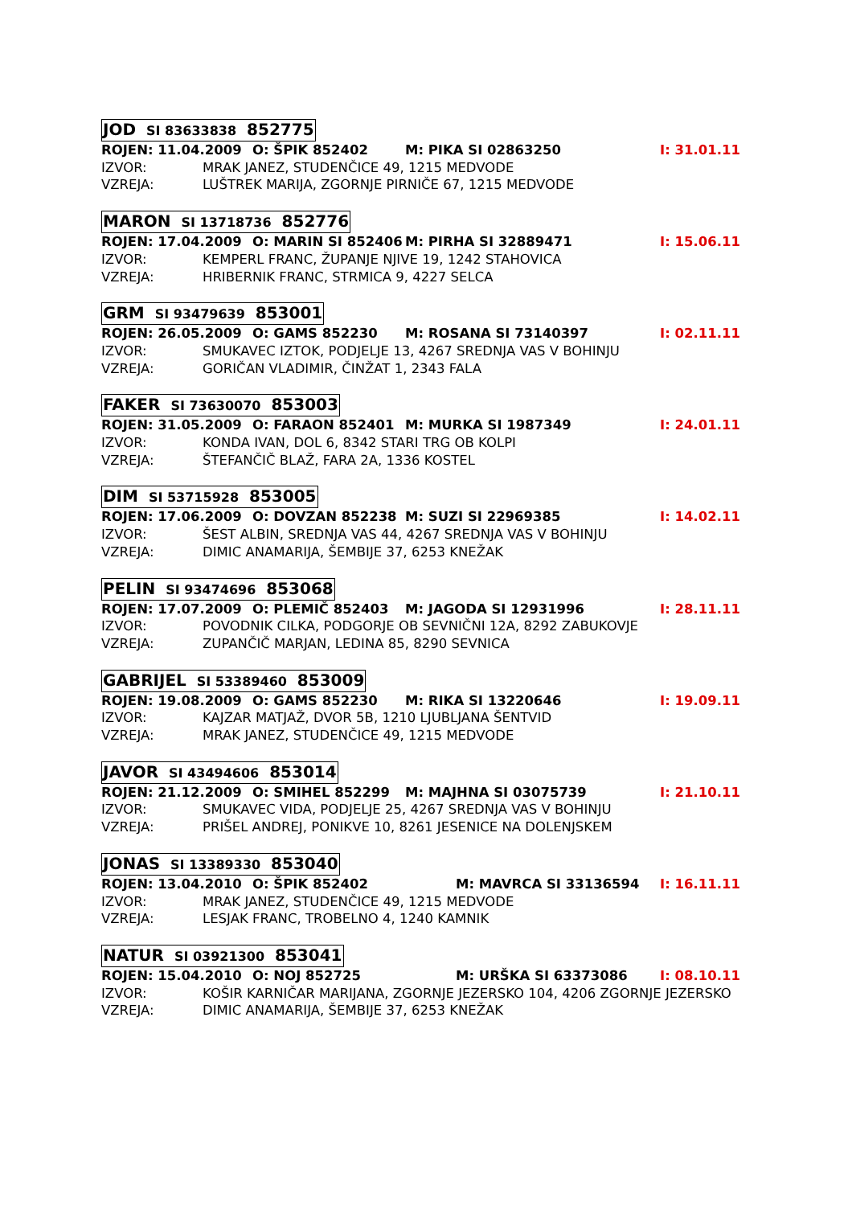JOD SI 83633838 852775
ROJEN: 11.04.2009 O: ŠPIK 852402 M: PIKA SI 02863250 I: 31.01.11
IZVOR: MRAK JANEZ, STUDENČICE 49, 1215 MEDVODE
VZREJA: LUŠTREK MARIJA, ZGORNJE PIRNIČE 67, 1215 MEDVODE
MARON SI 13718736 852776
ROJEN: 17.04.2009 O: MARIN SI 852406 M: PIRHA SI 32889471 I: 15.06.11
IZVOR: KEMPERL FRANC, ŽUPANJE NJIVE 19, 1242 STAHOVICA
VZREJA: HRIBERNIK FRANC, STRMICA 9, 4227 SELCA
GRM SI 93479639 853001
ROJEN: 26.05.2009 O: GAMS 852230 M: ROSANA SI 73140397 I: 02.11.11
IZVOR: SMUKAVEC IZTOK, PODJELJE 13, 4267 SREDNJA VAS V BOHINJU
VZREJA: GORIČAN VLADIMIR, ČINŽAT 1, 2343 FALA
FAKER SI 73630070 853003
ROJEN: 31.05.2009 O: FARAON 852401 M: MURKA SI 1987349 I: 24.01.11
IZVOR: KONDA IVAN, DOL 6, 8342 STARI TRG OB KOLPI
VZREJA: ŠTEFANČIČ BLAŽ, FARA 2A, 1336 KOSTEL
DIM SI 53715928 853005
ROJEN: 17.06.2009 O: DOVZAN 852238 M: SUZI SI 22969385 I: 14.02.11
IZVOR: ŠEST ALBIN, SREDNJA VAS 44, 4267 SREDNJA VAS V BOHINJU
VZREJA: DIMIC ANAMARIJA, ŠEMBIJE 37, 6253 KNEŽAK
PELIN SI 93474696 853068
ROJEN: 17.07.2009 O: PLEMIČ 852403 M: JAGODA SI 12931996 I: 28.11.11
IZVOR: POVODNIK CILKA, PODGORJE OB SEVNIČNI 12A, 8292 ZABUKOVJE
VZREJA: ZUPANČIČ MARJAN, LEDINA 85, 8290 SEVNICA
GABRIJEL SI 53389460 853009
ROJEN: 19.08.2009 O: GAMS 852230 M: RIKA SI 13220646 I: 19.09.11
IZVOR: KAJZAR MATJAŽ, DVOR 5B, 1210 LJUBLJANA ŠENTVID
VZREJA: MRAK JANEZ, STUDENČICE 49, 1215 MEDVODE
JAVOR SI 43494606 853014
ROJEN: 21.12.2009 O: SMIHEL 852299 M: MAJHNA SI 03075739 I: 21.10.11
IZVOR: SMUKAVEC VIDA, PODJELJE 25, 4267 SREDNJA VAS V BOHINJU
VZREJA: PRIŠEL ANDREJ, PONIKVE 10, 8261 JESENICE NA DOLENJSKEM
JONAS SI 13389330 853040
ROJEN: 13.04.2010 O: ŠPIK 852402 M: MAVRCA SI 33136594 I: 16.11.11
IZVOR: MRAK JANEZ, STUDENČICE 49, 1215 MEDVODE
VZREJA: LESJAK FRANC, TROBELNO 4, 1240 KAMNIK
NATUR SI 03921300 853041
ROJEN: 15.04.2010 O: NOJ 852725 M: URŠKA SI 63373086 I: 08.10.11
IZVOR: KOŠIR KARNIČAR MARIJANA, ZGORNJE JEZERSKO 104, 4206 ZGORNJE JEZERSKO
VZREJA: DIMIC ANAMARIJA, ŠEMBIJE 37, 6253 KNEŽAK